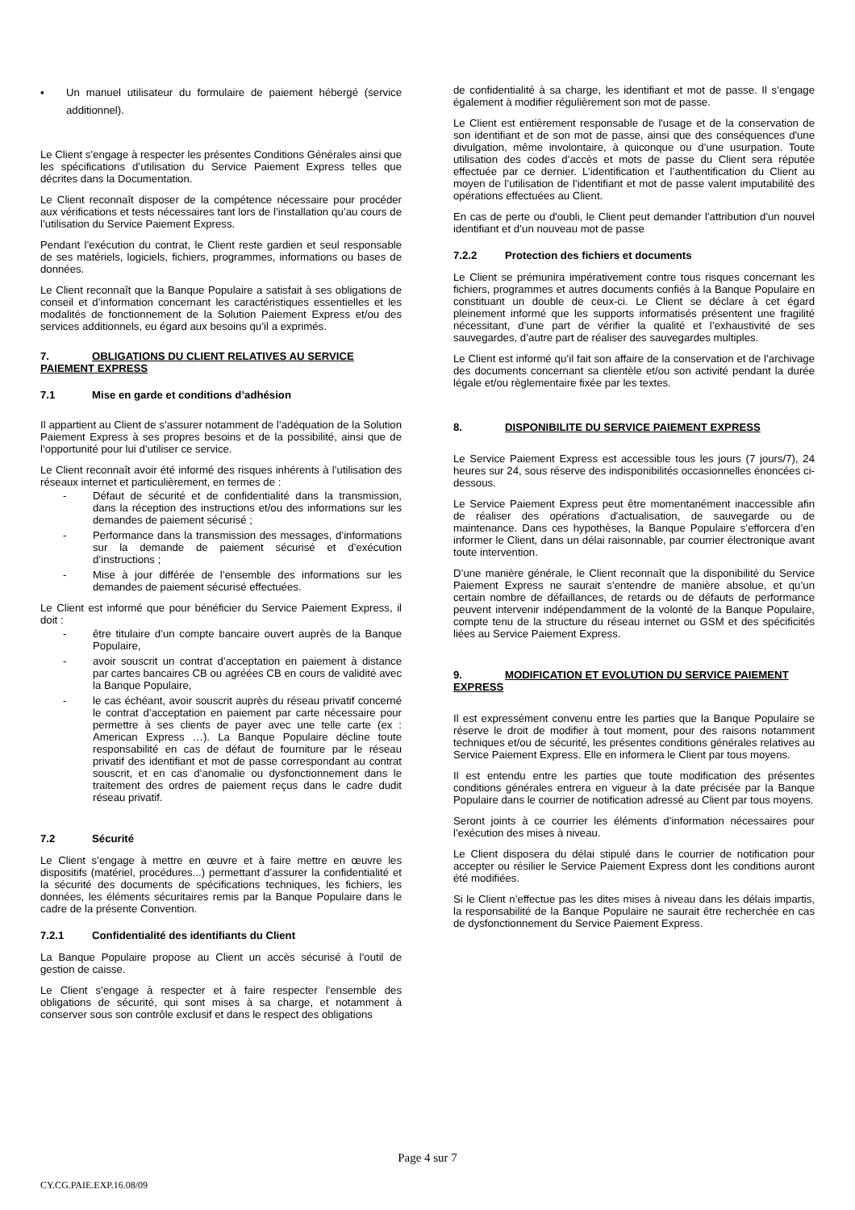▪ Un manuel utilisateur du formulaire de paiement hébergé (service additionnel).
Le Client s’engage à respecter les présentes Conditions Générales ainsi que les spécifications d’utilisation du Service Paiement Express telles que décrites dans la Documentation.
Le Client reconnaît disposer de la compétence nécessaire pour procéder aux vérifications et tests nécessaires tant lors de l’installation qu’au cours de l’utilisation du Service Paiement Express.
Pendant l’exécution du contrat, le Client reste gardien et seul responsable de ses matériels, logiciels, fichiers, programmes, informations ou bases de données.
Le Client reconnaît que la Banque Populaire a satisfait à ses obligations de conseil et d’information concernant les caractéristiques essentielles et les modalités de fonctionnement de la Solution Paiement Express et/ou des services additionnels, eu égard aux besoins qu’il a exprimés.
7. OBLIGATIONS DU CLIENT RELATIVES AU SERVICE PAIEMENT EXPRESS
7.1 Mise en garde et conditions d’adhésion
Il appartient au Client de s’assurer notamment de l’adéquation de la Solution Paiement Express à ses propres besoins et de la possibilité, ainsi que de l’opportunité pour lui d’utiliser ce service.
Le Client reconnaît avoir été informé des risques inhérents à l’utilisation des réseaux internet et particulièrement, en termes de :
- Défaut de sécurité et de confidentialité dans la transmission, dans la réception des instructions et/ou des informations sur les demandes de paiement sécurisé ;
- Performance dans la transmission des messages, d’informations sur la demande de paiement sécurisé et d’exécution d’instructions ;
- Mise à jour différée de l’ensemble des informations sur les demandes de paiement sécurisé effectuées.
Le Client est informé que pour bénéficier du Service Paiement Express, il doit :
- être titulaire d’un compte bancaire ouvert auprès de la Banque Populaire,
- avoir souscrit un contrat d’acceptation en paiement à distance par cartes bancaires CB ou agréées CB en cours de validité avec la Banque Populaire,
- le cas échéant, avoir souscrit auprès du réseau privatif concerné le contrat d’acceptation en paiement par carte nécessaire pour permettre à ses clients de payer avec une telle carte (ex : American Express …). La Banque Populaire décline toute responsabilité en cas de défaut de fourniture par le réseau privatif des identifiant et mot de passe correspondant au contrat souscrit, et en cas d’anomalie ou dysfonctionnement dans le traitement des ordres de paiement reçus dans le cadre dudit réseau privatif.
7.2 Sécurité
Le Client s’engage à mettre en œuvre et à faire mettre en œuvre les dispositifs (matériel, procédures...) permettant d’assurer la confidentialité et la sécurité des documents de spécifications techniques, les fichiers, les données, les éléments sécuritaires remis par la Banque Populaire dans le cadre de la présente Convention.
7.2.1 Confidentialité des identifiants du Client
La Banque Populaire propose au Client un accès sécurisé à l’outil de gestion de caisse.
Le Client s’engage à respecter et à faire respecter l’ensemble des obligations de sécurité, qui sont mises à sa charge, et notamment à conserver sous son contrôle exclusif et dans le respect des obligations
de confidentialité à sa charge, les identifiant et mot de passe. Il s’engage également à modifier régulièrement son mot de passe.
Le Client est entièrement responsable de l'usage et de la conservation de son identifiant et de son mot de passe, ainsi que des conséquences d'une divulgation, même involontaire, à quiconque ou d’une usurpation. Toute utilisation des codes d’accès et mots de passe du Client sera réputée effectuée par ce dernier. L’identification et l’authentification du Client au moyen de l’utilisation de l’identifiant et mot de passe valent imputabilité des opérations effectuées au Client.
En cas de perte ou d'oubli, le Client peut demander l'attribution d'un nouvel identifiant et d’un nouveau mot de passe
7.2.2 Protection des fichiers et documents
Le Client se prémunira impérativement contre tous risques concernant les fichiers, programmes et autres documents confiés à la Banque Populaire en constituant un double de ceux-ci. Le Client se déclare à cet égard pleinement informé que les supports informatisés présentent une fragilité nécessitant, d’une part de vérifier la qualité et l’exhaustivité de ses sauvegardes, d’autre part de réaliser des sauvegardes multiples.
Le Client est informé qu’il fait son affaire de la conservation et de l’archivage des documents concernant sa clientèle et/ou son activité pendant la durée légale et/ou règlementaire fixée par les textes.
8. DISPONIBILITE DU SERVICE PAIEMENT EXPRESS
Le Service Paiement Express est accessible tous les jours (7 jours/7), 24 heures sur 24, sous réserve des indisponibilités occasionnelles énoncées ci-dessous.
Le Service Paiement Express peut être momentanément inaccessible afin de réaliser des opérations d'actualisation, de sauvegarde ou de maintenance. Dans ces hypothèses, la Banque Populaire s’efforcera d’en informer le Client, dans un délai raisonnable, par courrier électronique avant toute intervention.
D’une manière générale, le Client reconnaît que la disponibilité du Service Paiement Express ne saurait s’entendre de manière absolue, et qu’un certain nombre de défaillances, de retards ou de défauts de performance peuvent intervenir indépendamment de la volonté de la Banque Populaire, compte tenu de la structure du réseau internet ou GSM et des spécificités liées au Service Paiement Express.
9. MODIFICATION ET EVOLUTION DU SERVICE PAIEMENT EXPRESS
Il est expressément convenu entre les parties que la Banque Populaire se réserve le droit de modifier à tout moment, pour des raisons notamment techniques et/ou de sécurité, les présentes conditions générales relatives au Service Paiement Express. Elle en informera le Client par tous moyens.
Il est entendu entre les parties que toute modification des présentes conditions générales entrera en vigueur à la date précisée par la Banque Populaire dans le courrier de notification adressé au Client par tous moyens.
Seront joints à ce courrier les éléments d’information nécessaires pour l’exécution des mises à niveau.
Le Client disposera du délai stipulé dans le courrier de notification pour accepter ou résilier le Service Paiement Express dont les conditions auront été modifiées.
Si le Client n’effectue pas les dites mises à niveau dans les délais impartis, la responsabilité de la Banque Populaire ne saurait être recherchée en cas de dysfonctionnement du Service Paiement Express.
Page 4 sur 7
CY.CG.PAIE.EXP.16.08/09